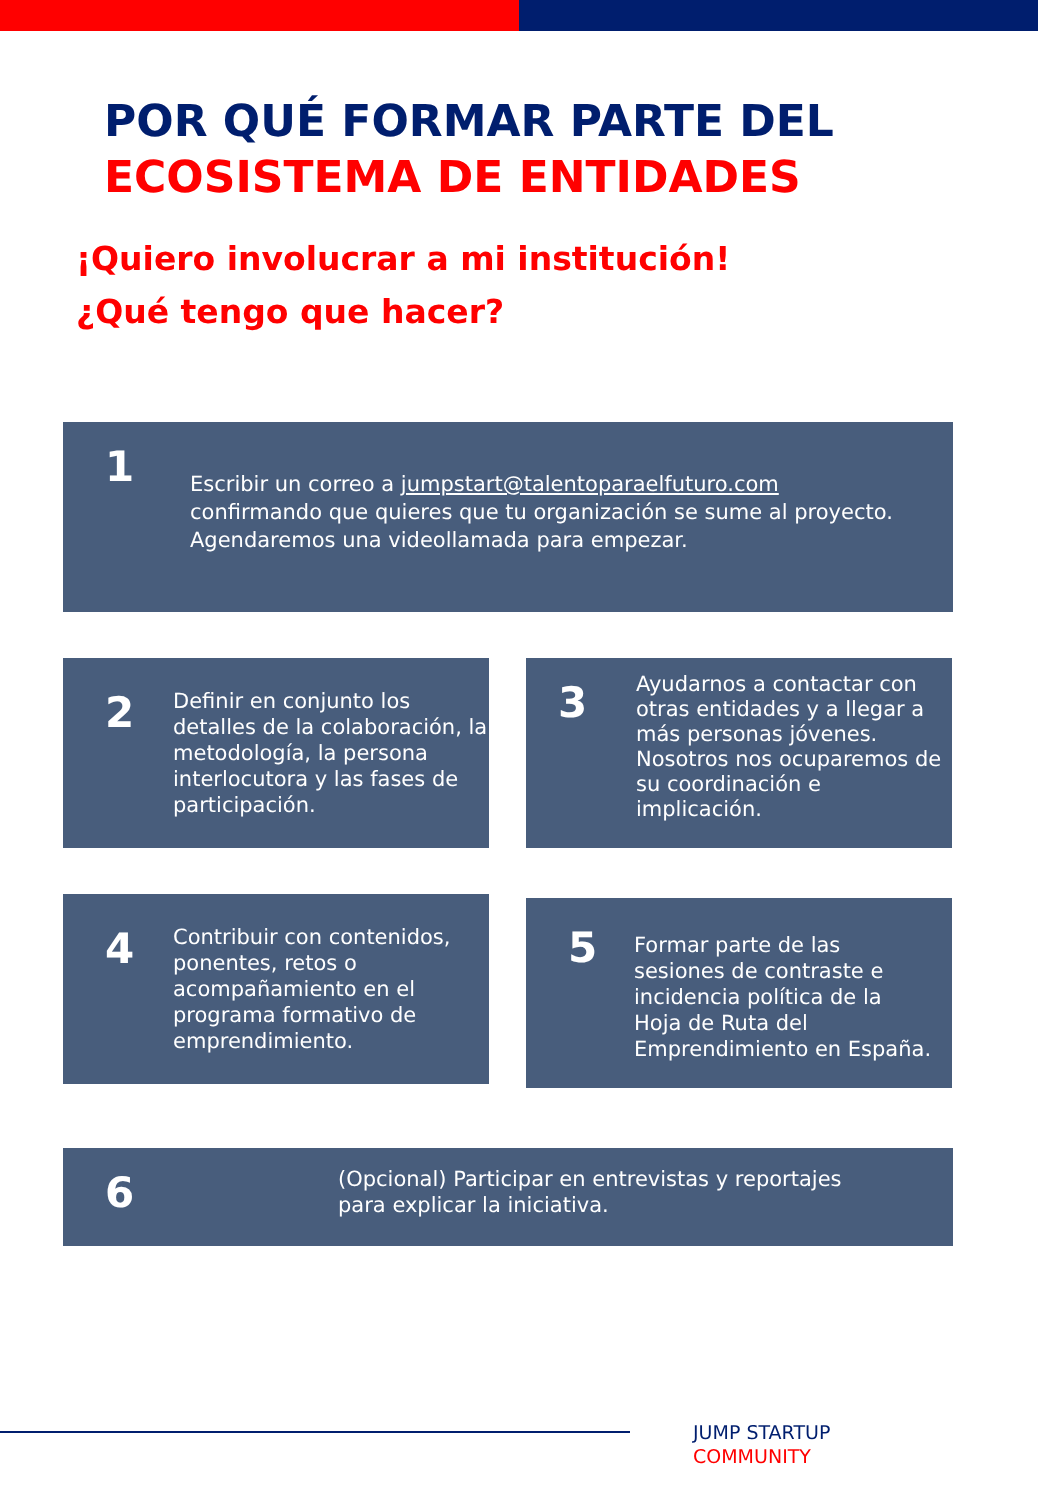POR QUÉ FORMAR PARTE DEL
ECOSISTEMA DE ENTIDADES
¡Quiero involucrar a mi institución!
¿Qué tengo que hacer?
1
Escribir un correo a jumpstart@talentoparaelfuturo.com
confirmando que quieres que tu organización se sume al proyecto.
Agendaremos una videollamada para empezar.
2
Definir en conjunto los detalles de la colaboración, la metodología, la persona interlocutora y las fases de participación.
3
Ayudarnos a contactar con otras entidades y a llegar a más personas jóvenes. Nosotros nos ocuparemos de su coordinación e implicación.
4
Contribuir con contenidos, ponentes, retos o acompañamiento en el programa formativo de emprendimiento.
5
Formar parte de las sesiones de contraste e incidencia política de la Hoja de Ruta del Emprendimiento en España.
6
(Opcional) Participar en entrevistas y reportajes
para explicar la iniciativa.
JUMP STARTUP
COMMUNITY